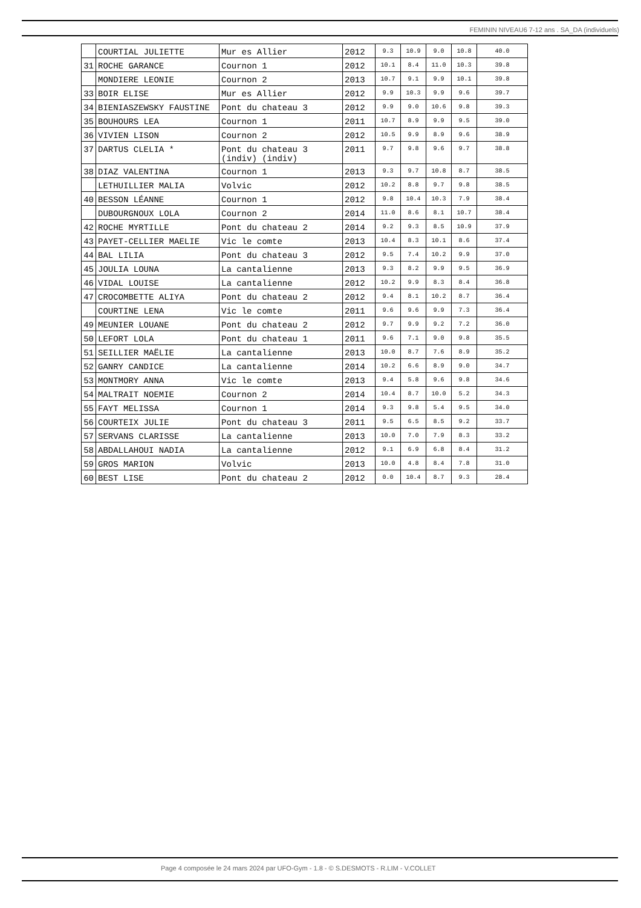FEMININ NIVEAU6 7-12 ans . SA_DA (individuels)
| | COURTIAL JULIETTE | Mur es Allier | 2012 | 9.3 | 10.9 | 9.0 | 10.8 | 40.0 |
| 31 | ROCHE GARANCE | Cournon 1 | 2012 | 10.1 | 8.4 | 11.0 | 10.3 | 39.8 |
| | MONDIERE LEONIE | Cournon 2 | 2013 | 10.7 | 9.1 | 9.9 | 10.1 | 39.8 |
| 33 | BOIR ELISE | Mur es Allier | 2012 | 9.9 | 10.3 | 9.9 | 9.6 | 39.7 |
| 34 | BIENIASZEWSKY FAUSTINE | Pont du chateau 3 | 2012 | 9.9 | 9.0 | 10.6 | 9.8 | 39.3 |
| 35 | BOUHOURS LEA | Cournon 1 | 2011 | 10.7 | 8.9 | 9.9 | 9.5 | 39.0 |
| 36 | VIVIEN LISON | Cournon 2 | 2012 | 10.5 | 9.9 | 8.9 | 9.6 | 38.9 |
| 37 | DARTUS CLELIA * | Pont du chateau 3 (indiv) (indiv) | 2011 | 9.7 | 9.8 | 9.6 | 9.7 | 38.8 |
| 38 | DIAZ VALENTINA | Cournon 1 | 2013 | 9.3 | 9.7 | 10.8 | 8.7 | 38.5 |
| | LETHUILLIER MALIA | Volvic | 2012 | 10.2 | 8.8 | 9.7 | 9.8 | 38.5 |
| 40 | BESSON LÉANNE | Cournon 1 | 2012 | 9.8 | 10.4 | 10.3 | 7.9 | 38.4 |
| | DUBOURGNOUX LOLA | Cournon 2 | 2014 | 11.0 | 8.6 | 8.1 | 10.7 | 38.4 |
| 42 | ROCHE MYRTILLE | Pont du chateau 2 | 2014 | 9.2 | 9.3 | 8.5 | 10.9 | 37.9 |
| 43 | PAYET-CELLIER MAELIE | Vic le comte | 2013 | 10.4 | 8.3 | 10.1 | 8.6 | 37.4 |
| 44 | BAL LILIA | Pont du chateau 3 | 2012 | 9.5 | 7.4 | 10.2 | 9.9 | 37.0 |
| 45 | JOULIA LOUNA | La cantalienne | 2013 | 9.3 | 8.2 | 9.9 | 9.5 | 36.9 |
| 46 | VIDAL LOUISE | La cantalienne | 2012 | 10.2 | 9.9 | 8.3 | 8.4 | 36.8 |
| 47 | CROCOMBETTE ALIYA | Pont du chateau 2 | 2012 | 9.4 | 8.1 | 10.2 | 8.7 | 36.4 |
| | COURTINE LENA | Vic le comte | 2011 | 9.6 | 9.6 | 9.9 | 7.3 | 36.4 |
| 49 | MEUNIER LOUANE | Pont du chateau 2 | 2012 | 9.7 | 9.9 | 9.2 | 7.2 | 36.0 |
| 50 | LEFORT LOLA | Pont du chateau 1 | 2011 | 9.6 | 7.1 | 9.0 | 9.8 | 35.5 |
| 51 | SEILLIER MAËLIE | La cantalienne | 2013 | 10.0 | 8.7 | 7.6 | 8.9 | 35.2 |
| 52 | GANRY CANDICE | La cantalienne | 2014 | 10.2 | 6.6 | 8.9 | 9.0 | 34.7 |
| 53 | MONTMORY ANNA | Vic le comte | 2013 | 9.4 | 5.8 | 9.6 | 9.8 | 34.6 |
| 54 | MALTRAIT NOEMIE | Cournon 2 | 2014 | 10.4 | 8.7 | 10.0 | 5.2 | 34.3 |
| 55 | FAYT MELISSA | Cournon 1 | 2014 | 9.3 | 9.8 | 5.4 | 9.5 | 34.0 |
| 56 | COURTEIX JULIE | Pont du chateau 3 | 2011 | 9.5 | 6.5 | 8.5 | 9.2 | 33.7 |
| 57 | SERVANS CLARISSE | La cantalienne | 2013 | 10.0 | 7.0 | 7.9 | 8.3 | 33.2 |
| 58 | ABDALLAHOUI NADIA | La cantalienne | 2012 | 9.1 | 6.9 | 6.8 | 8.4 | 31.2 |
| 59 | GROS MARION | Volvic | 2013 | 10.0 | 4.8 | 8.4 | 7.8 | 31.0 |
| 60 | BEST LISE | Pont du chateau 2 | 2012 | 0.0 | 10.4 | 8.7 | 9.3 | 28.4 |
Page 4 composée le 24 mars 2024 par UFO-Gym - 1.8 - © S.DESMOTS - R.LIM - V.COLLET